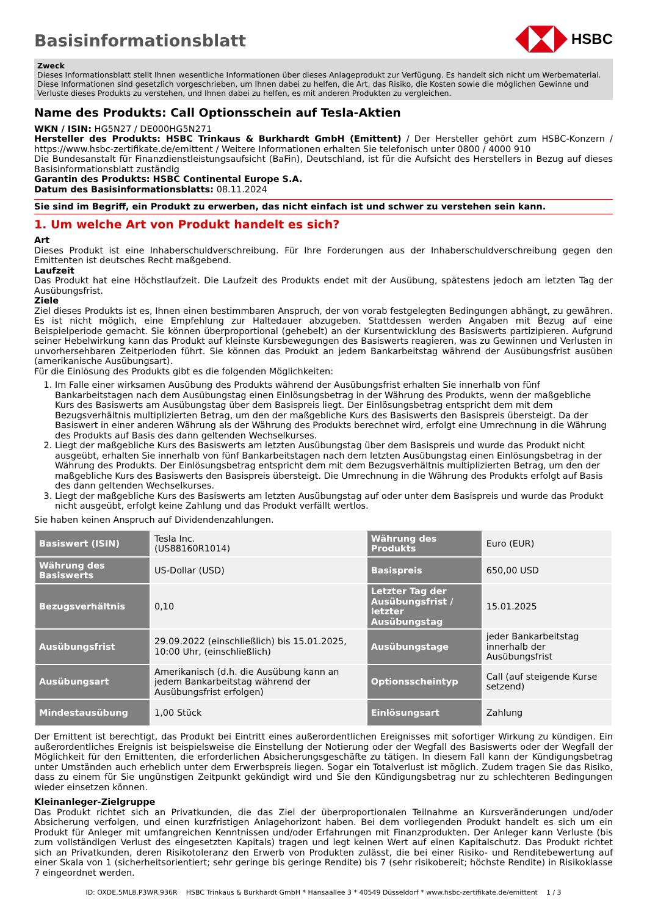HSBC
Basisinformationsblatt
Zweck
Dieses Informationsblatt stellt Ihnen wesentliche Informationen über dieses Anlageprodukt zur Verfügung. Es handelt sich nicht um Werbematerial. Diese Informationen sind gesetzlich vorgeschrieben, um Ihnen dabei zu helfen, die Art, das Risiko, die Kosten sowie die möglichen Gewinne und Verluste dieses Produkts zu verstehen, und Ihnen dabei zu helfen, es mit anderen Produkten zu vergleichen.
Name des Produkts: Call Optionsschein auf Tesla-Aktien
WKN / ISIN: HG5N27 / DE000HG5N271
Hersteller des Produkts: HSBC Trinkaus & Burkhardt GmbH (Emittent) / Der Hersteller gehört zum HSBC-Konzern / https://www.hsbc-zertifikate.de/emittent / Weitere Informationen erhalten Sie telefonisch unter 0800 / 4000 910
Die Bundesanstalt für Finanzdienstleistungsaufsicht (BaFin), Deutschland, ist für die Aufsicht des Herstellers in Bezug auf dieses Basisinformationsblatt zuständig
Garantin des Produkts: HSBC Continental Europe S.A.
Datum des Basisinformationsblatts: 08.11.2024
Sie sind im Begriff, ein Produkt zu erwerben, das nicht einfach ist und schwer zu verstehen sein kann.
1. Um welche Art von Produkt handelt es sich?
Art
Dieses Produkt ist eine Inhaberschuldverschreibung. Für Ihre Forderungen aus der Inhaberschuldverschreibung gegen den Emittenten ist deutsches Recht maßgebend.
Laufzeit
Das Produkt hat eine Höchstlaufzeit. Die Laufzeit des Produkts endet mit der Ausübung, spätestens jedoch am letzten Tag der Ausübungsfrist.
Ziele
Ziel dieses Produkts ist es, Ihnen einen bestimmbaren Anspruch, der von vorab festgelegten Bedingungen abhängt, zu gewähren. Es ist nicht möglich, eine Empfehlung zur Haltedauer abzugeben. Stattdessen werden Angaben mit Bezug auf eine Beispielperiode gemacht. Sie können überproportional (gehebelt) an der Kursentwicklung des Basiswerts partizipieren. Aufgrund seiner Hebelwirkung kann das Produkt auf kleinste Kursbewegungen des Basiswerts reagieren, was zu Gewinnen und Verlusten in unvorhersehbaren Zeitperioden führt. Sie können das Produkt an jedem Bankarbeitstag während der Ausübungsfrist ausüben (amerikanische Ausübungsart).
Für die Einlösung des Produkts gibt es die folgenden Möglichkeiten:
1. Im Falle einer wirksamen Ausübung des Produkts während der Ausübungsfrist erhalten Sie innerhalb von fünf Bankarbeitstagen nach dem Ausübungstag einen Einlösungsbetrag in der Währung des Produkts, wenn der maßgebliche Kurs des Basiswerts am Ausübungstag über dem Basispreis liegt. Der Einlösungsbetrag entspricht dem mit dem Bezugsverhältnis multiplizierten Betrag, um den der maßgebliche Kurs des Basiswerts den Basispreis übersteigt. Da der Basiswert in einer anderen Währung als der Währung des Produkts berechnet wird, erfolgt eine Umrechnung in die Währung des Produkts auf Basis des dann geltenden Wechselkurses.
2. Liegt der maßgebliche Kurs des Basiswerts am letzten Ausübungstag über dem Basispreis und wurde das Produkt nicht ausgeübt, erhalten Sie innerhalb von fünf Bankarbeitstagen nach dem letzten Ausübungstag einen Einlösungsbetrag in der Währung des Produkts. Der Einlösungsbetrag entspricht dem mit dem Bezugsverhältnis multiplizierten Betrag, um den der maßgebliche Kurs des Basiswerts den Basispreis übersteigt. Die Umrechnung in die Währung des Produkts erfolgt auf Basis des dann geltenden Wechselkurses.
3. Liegt der maßgebliche Kurs des Basiswerts am letzten Ausübungstag auf oder unter dem Basispreis und wurde das Produkt nicht ausgeübt, erfolgt keine Zahlung und das Produkt verfällt wertlos.
Sie haben keinen Anspruch auf Dividendenzahlungen.
| Basiswert (ISIN) | Tesla Inc. (US88160R1014) | Währung des Produkts | Euro (EUR) |
| Währung des Basiswerts | US-Dollar (USD) | Basispreis | 650,00 USD |
| Bezugsverhältnis | 0,10 | Letzter Tag der Ausübungsfrist / letzter Ausübungstag | 15.01.2025 |
| Ausübungsfrist | 29.09.2022 (einschließlich) bis 15.01.2025, 10:00 Uhr, (einschließlich) | Ausübungstage | jeder Bankarbeitstag innerhalb der Ausübungsfrist |
| Ausübungsart | Amerikanisch (d.h. die Ausübung kann an jedem Bankarbeitstag während der Ausübungsfrist erfolgen) | Optionsscheintyp | Call (auf steigende Kurse setzend) |
| Mindestausübung | 1,00 Stück | Einlösungsart | Zahlung |
Der Emittent ist berechtigt, das Produkt bei Eintritt eines außerordentlichen Ereignisses mit sofortiger Wirkung zu kündigen. Ein außerordentliches Ereignis ist beispielsweise die Einstellung der Notierung oder der Wegfall des Basiswerts oder der Wegfall der Möglichkeit für den Emittenten, die erforderlichen Absicherungsgeschäfte zu tätigen. In diesem Fall kann der Kündigungsbetrag unter Umständen auch erheblich unter dem Erwerbspreis liegen. Sogar ein Totalverlust ist möglich. Zudem tragen Sie das Risiko, dass zu einem für Sie ungünstigen Zeitpunkt gekündigt wird und Sie den Kündigungsbetrag nur zu schlechteren Bedingungen wieder einsetzen können.
Kleinanleger-Zielgruppe
Das Produkt richtet sich an Privatkunden, die das Ziel der überproportionalen Teilnahme an Kursveränderungen und/oder Absicherung verfolgen, und einen kurzfristigen Anlagehorizont haben. Bei dem vorliegenden Produkt handelt es sich um ein Produkt für Anleger mit umfangreichen Kenntnissen und/oder Erfahrungen mit Finanzprodukten. Der Anleger kann Verluste (bis zum vollständigen Verlust des eingesetzten Kapitals) tragen und legt keinen Wert auf einen Kapitalschutz. Das Produkt richtet sich an Privatkunden, deren Risikotoleranz den Erwerb von Produkten zulässt, die bei einer Risiko- und Renditebewertung auf einer Skala von 1 (sicherheitsorientiert; sehr geringe bis geringe Rendite) bis 7 (sehr risikobereit; höchste Rendite) in Risikoklasse 7 eingeordnet werden.
ID: OXDE.5ML8.P3WR.936R HSBC Trinkaus & Burkhardt GmbH * Hansaallee 3 * 40549 Düsseldorf * www.hsbc-zertifikate.de/emittent 1 / 3